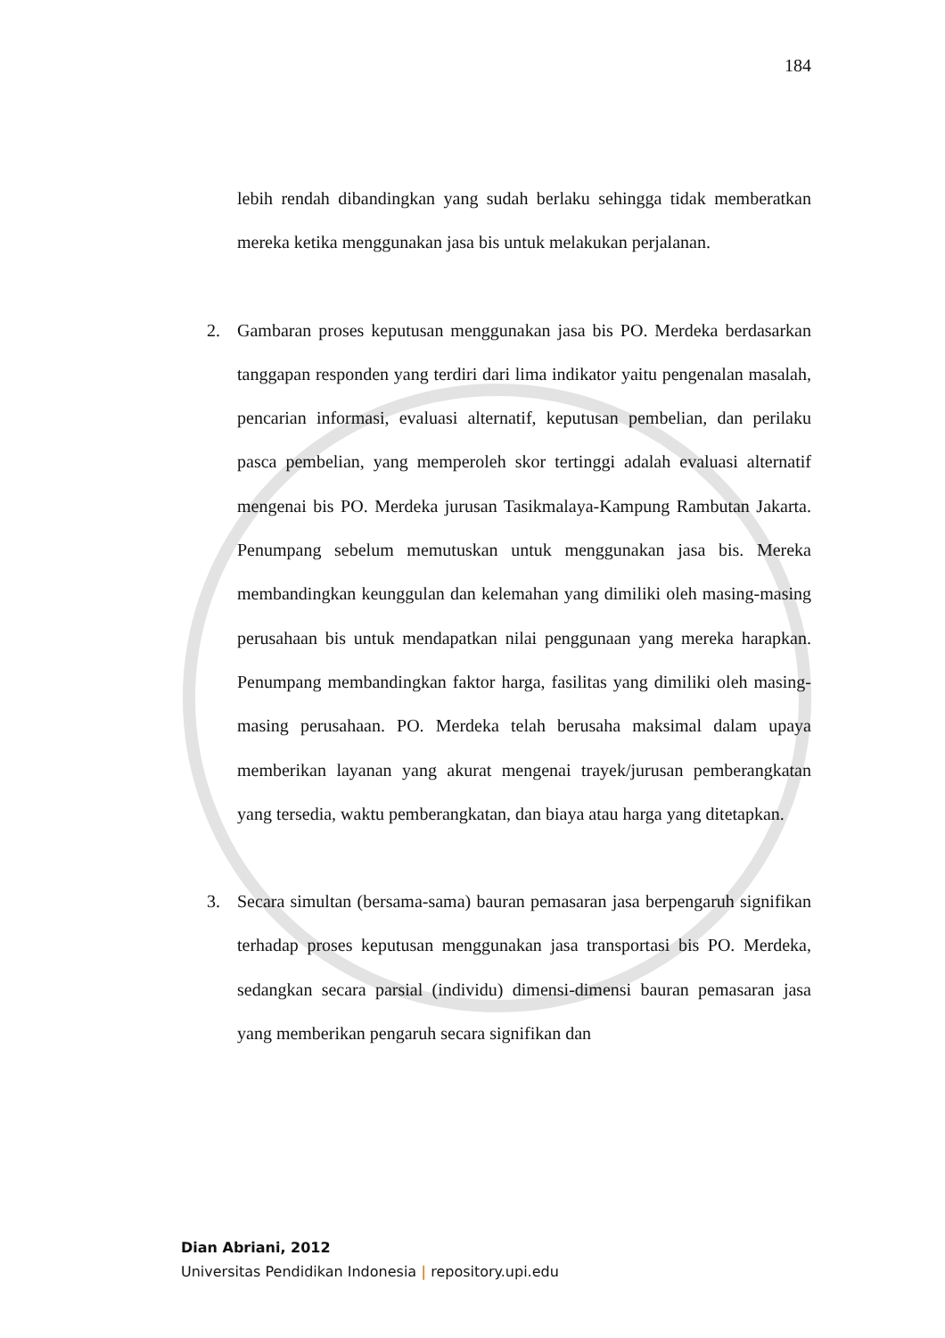184
lebih rendah dibandingkan yang sudah berlaku sehingga tidak memberatkan mereka ketika menggunakan jasa bis untuk melakukan perjalanan.
2.
Gambaran proses keputusan menggunakan jasa bis PO. Merdeka berdasarkan tanggapan responden yang terdiri dari lima indikator yaitu pengenalan masalah, pencarian informasi, evaluasi alternatif, keputusan pembelian, dan perilaku pasca pembelian, yang memperoleh skor tertinggi adalah evaluasi alternatif mengenai bis PO. Merdeka jurusan Tasikmalaya-Kampung Rambutan Jakarta. Penumpang sebelum memutuskan untuk menggunakan jasa bis. Mereka membandingkan keunggulan dan kelemahan yang dimiliki oleh masing-masing perusahaan bis untuk mendapatkan nilai penggunaan yang mereka harapkan. Penumpang membandingkan faktor harga, fasilitas yang dimiliki oleh masing-masing perusahaan. PO. Merdeka telah berusaha maksimal dalam upaya memberikan layanan yang akurat mengenai trayek/jurusan pemberangkatan yang tersedia, waktu pemberangkatan, dan biaya atau harga yang ditetapkan.
3.
Secara simultan (bersama-sama) bauran pemasaran jasa berpengaruh signifikan terhadap proses keputusan menggunakan jasa transportasi bis PO. Merdeka, sedangkan secara parsial (individu) dimensi-dimensi bauran pemasaran jasa yang memberikan pengaruh secara signifikan dan
Dian Abriani, 2012
Universitas Pendidikan Indonesia | repository.upi.edu